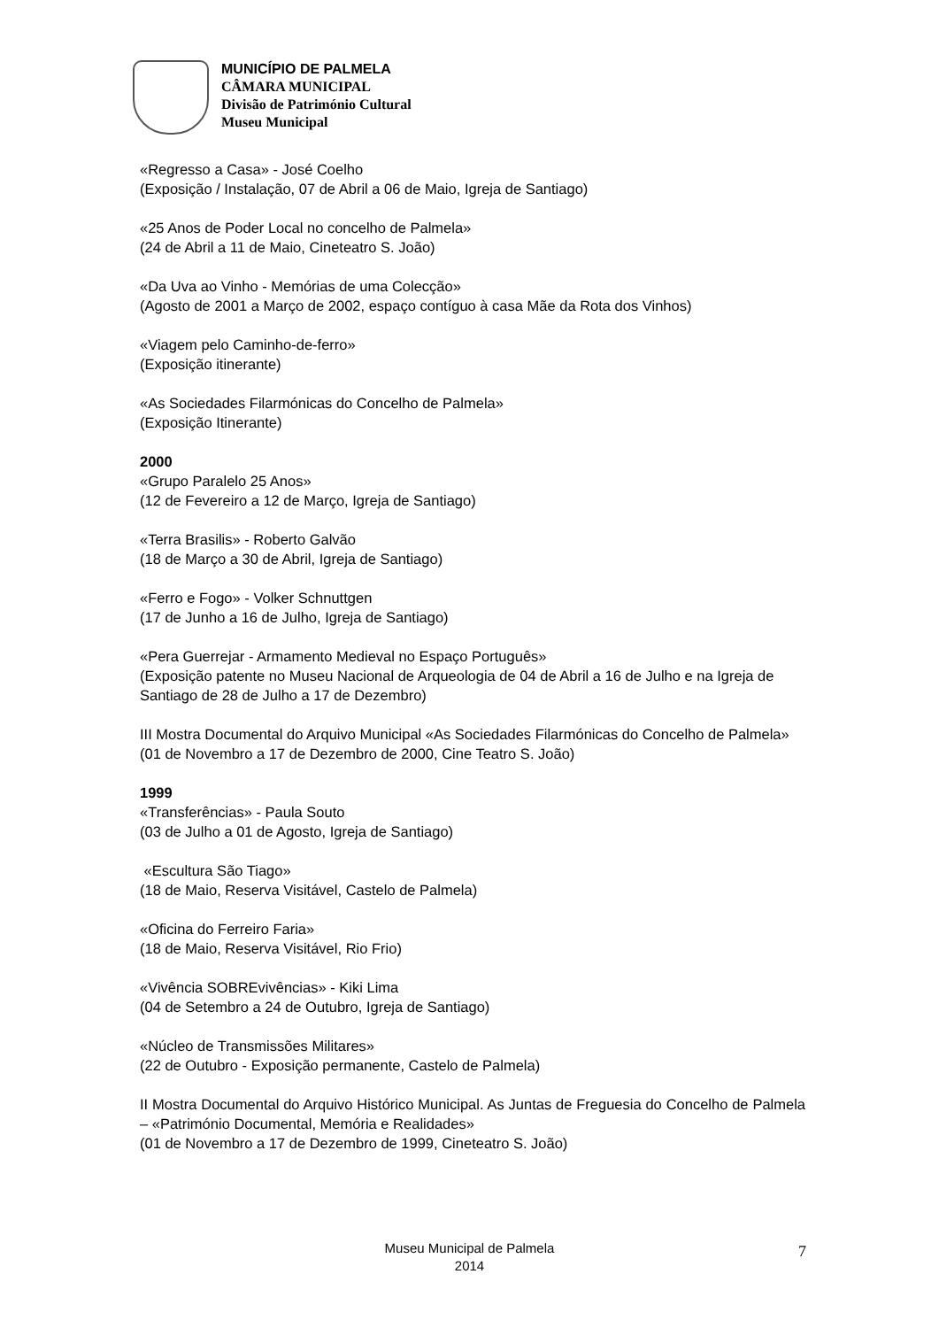MUNICÍPIO DE PALMELA
CÂMARA MUNICIPAL
Divisão de Património Cultural
Museu Municipal
«Regresso a Casa» - José Coelho
(Exposição / Instalação, 07 de Abril a 06 de Maio, Igreja de Santiago)
«25 Anos de Poder Local no concelho de Palmela»
(24 de Abril a 11 de Maio, Cineteatro S. João)
«Da Uva ao Vinho - Memórias de uma Colecção»
(Agosto de 2001 a Março de 2002, espaço contíguo à casa Mãe da Rota dos Vinhos)
«Viagem pelo Caminho-de-ferro»
(Exposição itinerante)
«As Sociedades Filarmónicas do Concelho de Palmela»
(Exposição Itinerante)
2000
«Grupo Paralelo 25 Anos»
(12 de Fevereiro a 12 de Março, Igreja de Santiago)
«Terra Brasilis» - Roberto Galvão
(18 de Março a 30 de Abril, Igreja de Santiago)
«Ferro e Fogo» - Volker Schnuttgen
(17 de Junho a 16 de Julho, Igreja de Santiago)
«Pera Guerrejar - Armamento Medieval no Espaço Português»
(Exposição patente no Museu Nacional de Arqueologia de 04 de Abril a 16 de Julho e na Igreja de Santiago de 28 de Julho a 17 de Dezembro)
III Mostra Documental do Arquivo Municipal «As Sociedades Filarmónicas do Concelho de Palmela»
(01 de Novembro a 17 de Dezembro de 2000, Cine Teatro S. João)
1999
«Transferências» - Paula Souto
(03 de Julho a 01 de Agosto, Igreja de Santiago)
«Escultura São Tiago»
(18 de Maio, Reserva Visitável, Castelo de Palmela)
«Oficina do Ferreiro Faria»
(18 de Maio, Reserva Visitável, Rio Frio)
«Vivência SOBREvivências» - Kiki Lima
(04 de Setembro a 24 de Outubro, Igreja de Santiago)
«Núcleo de Transmissões Militares»
(22 de Outubro - Exposição permanente, Castelo de Palmela)
II Mostra Documental do Arquivo Histórico Municipal. As Juntas de Freguesia do Concelho de Palmela – «Património Documental, Memória e Realidades»
(01 de Novembro a 17 de Dezembro de 1999, Cineteatro S. João)
Museu Municipal de Palmela
2014
7